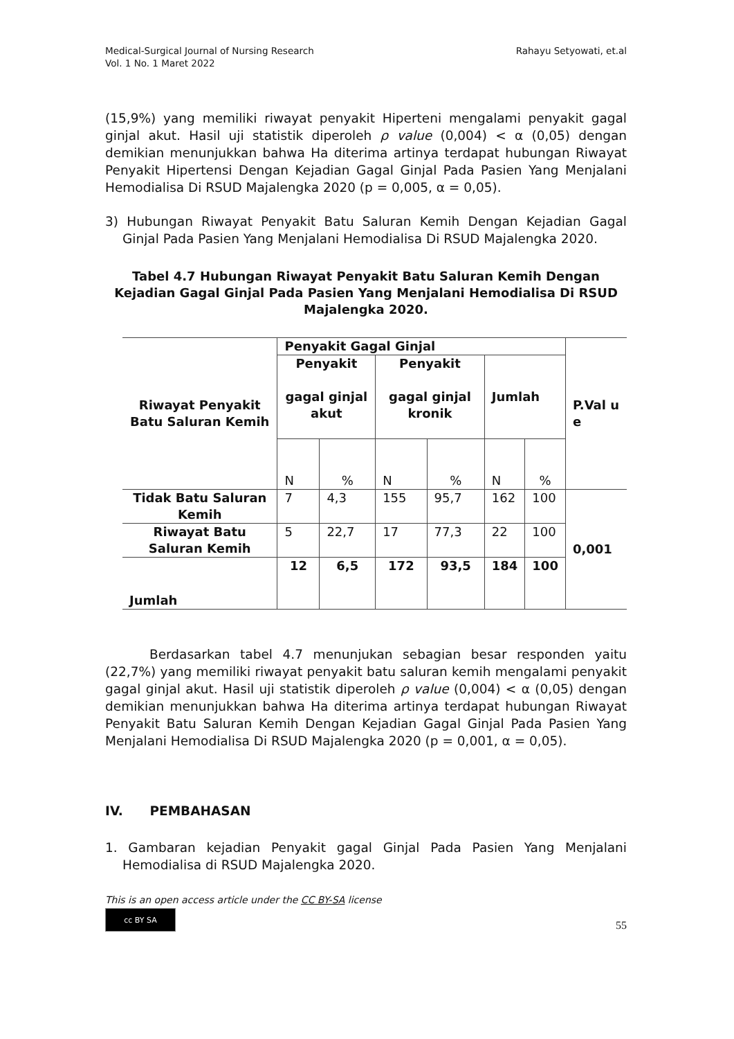Medical-Surgical Journal of Nursing Research
Vol. 1 No. 1 Maret 2022
Rahayu Setyowati, et.al
(15,9%) yang memiliki riwayat penyakit Hiperteni mengalami penyakit gagal ginjal akut. Hasil uji statistik diperoleh ρ value (0,004) < α (0,05) dengan demikian menunjukkan bahwa Ha diterima artinya terdapat hubungan Riwayat Penyakit Hipertensi Dengan Kejadian Gagal Ginjal Pada Pasien Yang Menjalani Hemodialisa Di RSUD Majalengka 2020 (p = 0,005, α = 0,05).
3) Hubungan Riwayat Penyakit Batu Saluran Kemih Dengan Kejadian Gagal Ginjal Pada Pasien Yang Menjalani Hemodialisa Di RSUD Majalengka 2020.
Tabel 4.7 Hubungan Riwayat Penyakit Batu Saluran Kemih Dengan Kejadian Gagal Ginjal Pada Pasien Yang Menjalani Hemodialisa Di RSUD Majalengka 2020.
| Riwayat Penyakit Batu Saluran Kemih | Penyakit Gagal Ginjal | | | | | | P.Val u e |
| --- | --- | --- | --- | --- | --- | --- | --- |
| | Penyakit gagal ginjal akut | | Penyakit gagal ginjal kronik | | Jumlah | | |
| | N | % | N | % | N | % | |
| Tidak Batu Saluran Kemih | 7 | 4,3 | 155 | 95,7 | 162 | 100 | 0,001 |
| Riwayat Batu Saluran Kemih | 5 | 22,7 | 17 | 77,3 | 22 | 100 | |
| Jumlah | 12 | 6,5 | 172 | 93,5 | 184 | 100 | |
Berdasarkan tabel 4.7 menunjukan sebagian besar responden yaitu (22,7%) yang memiliki riwayat penyakit batu saluran kemih mengalami penyakit gagal ginjal akut. Hasil uji statistik diperoleh ρ value (0,004) < α (0,05) dengan demikian menunjukkan bahwa Ha diterima artinya terdapat hubungan Riwayat Penyakit Batu Saluran Kemih Dengan Kejadian Gagal Ginjal Pada Pasien Yang Menjalani Hemodialisa Di RSUD Majalengka 2020 (p = 0,001, α = 0,05).
IV. PEMBAHASAN
1. Gambaran kejadian Penyakit gagal Ginjal Pada Pasien Yang Menjalani Hemodialisa di RSUD Majalengka 2020.
This is an open access article under the CC BY-SA license
cc BY SA
55